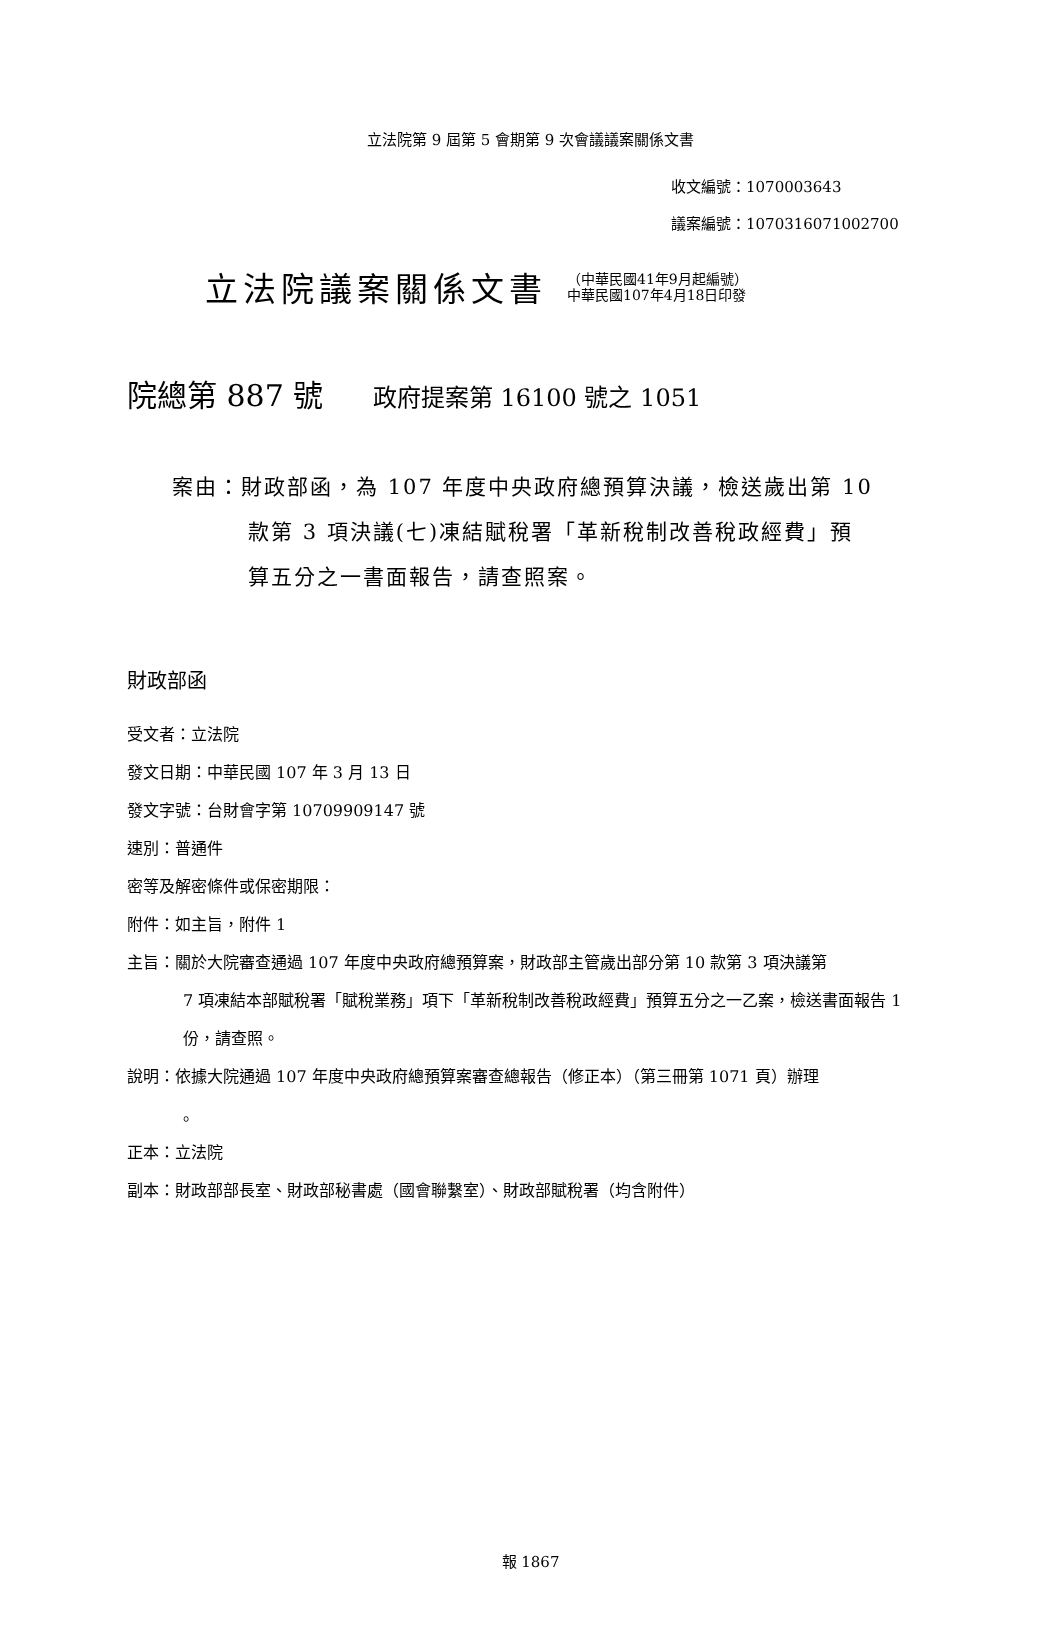立法院第 9 屆第 5 會期第 9 次會議議案關係文書
收文編號：1070003643
議案編號：1070316071002700
立法院議案關係文書 （中華民國41年9月起編號）
中華民國107年4月18日印發
院總第 887 號 政府提案第 16100 號之 1051
案由：財政部函，為 107 年度中央政府總預算決議，檢送歲出第 10
款第 3 項決議(七)凍結賦稅署「革新稅制改善稅政經費」預
算五分之一書面報告，請查照案。
財政部函
受文者：立法院
發文日期：中華民國 107 年 3 月 13 日
發文字號：台財會字第 10709909147 號
速別：普通件
密等及解密條件或保密期限：
附件：如主旨，附件 1
主旨：關於大院審查通過 107 年度中央政府總預算案，財政部主管歲出部分第 10 款第 3 項決議第
7 項凍結本部賦稅署「賦稅業務」項下「革新稅制改善稅政經費」預算五分之一乙案，檢送書面報告 1 份，請查照。
說明：依據大院通過 107 年度中央政府總預算案審查總報告（修正本）（第三冊第 1071 頁）辦理
。
正本：立法院
副本：財政部部長室、財政部秘書處（國會聯繫室）、財政部賦稅署（均含附件）
報 1867